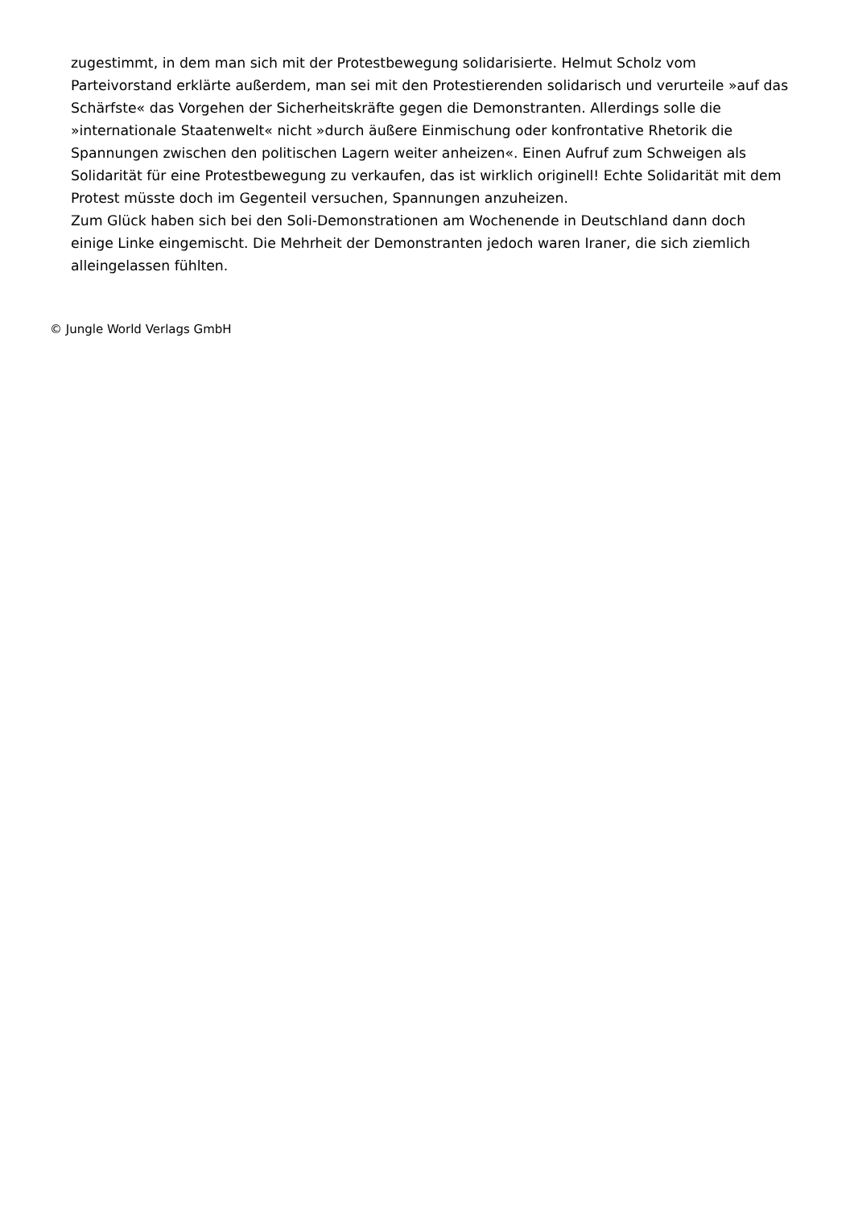zugestimmt, in dem man sich mit der Protestbewegung solidarisierte. Helmut Scholz vom Parteivorstand erklärte außerdem, man sei mit den Protestierenden solidarisch und verurteile »auf das Schärfste« das Vorgehen der Sicherheitskräfte gegen die Demonstranten. Allerdings solle die »internationale Staatenwelt« nicht »durch äußere Einmischung oder konfrontative Rhetorik die Spannungen zwischen den politischen Lagern weiter anheizen«. Einen Aufruf zum Schweigen als Solidarität für eine Protestbewegung zu verkaufen, das ist wirklich originell! Echte Solidarität mit dem Protest müsste doch im Gegenteil versuchen, Spannungen anzuheizen.
Zum Glück haben sich bei den Soli-Demonstrationen am Wochenende in Deutschland dann doch einige Linke eingemischt. Die Mehrheit der Demonstranten jedoch waren Iraner, die sich ziemlich alleingelassen fühlten.
© Jungle World Verlags GmbH